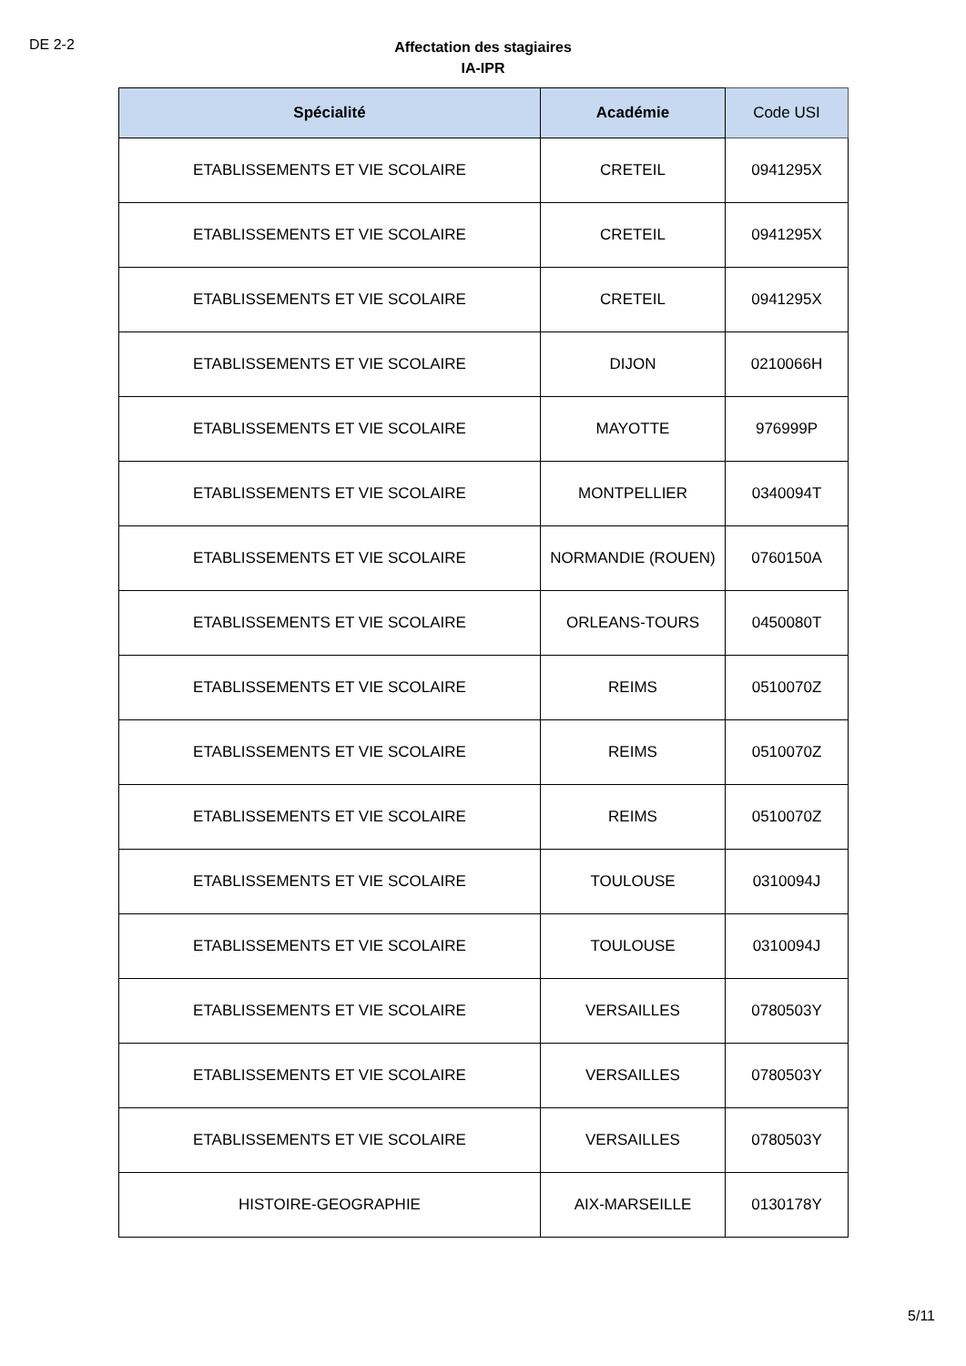DE 2-2
Affectation des stagiaires
IA-IPR
| Spécialité | Académie | Code USI |
| --- | --- | --- |
| ETABLISSEMENTS ET VIE SCOLAIRE | CRETEIL | 0941295X |
| ETABLISSEMENTS ET VIE SCOLAIRE | CRETEIL | 0941295X |
| ETABLISSEMENTS ET VIE SCOLAIRE | CRETEIL | 0941295X |
| ETABLISSEMENTS ET VIE SCOLAIRE | DIJON | 0210066H |
| ETABLISSEMENTS ET VIE SCOLAIRE | MAYOTTE | 976999P |
| ETABLISSEMENTS ET VIE SCOLAIRE | MONTPELLIER | 0340094T |
| ETABLISSEMENTS ET VIE SCOLAIRE | NORMANDIE (ROUEN) | 0760150A |
| ETABLISSEMENTS ET VIE SCOLAIRE | ORLEANS-TOURS | 0450080T |
| ETABLISSEMENTS ET VIE SCOLAIRE | REIMS | 0510070Z |
| ETABLISSEMENTS ET VIE SCOLAIRE | REIMS | 0510070Z |
| ETABLISSEMENTS ET VIE SCOLAIRE | REIMS | 0510070Z |
| ETABLISSEMENTS ET VIE SCOLAIRE | TOULOUSE | 0310094J |
| ETABLISSEMENTS ET VIE SCOLAIRE | TOULOUSE | 0310094J |
| ETABLISSEMENTS ET VIE SCOLAIRE | VERSAILLES | 0780503Y |
| ETABLISSEMENTS ET VIE SCOLAIRE | VERSAILLES | 0780503Y |
| ETABLISSEMENTS ET VIE SCOLAIRE | VERSAILLES | 0780503Y |
| HISTOIRE-GEOGRAPHIE | AIX-MARSEILLE | 0130178Y |
5/11